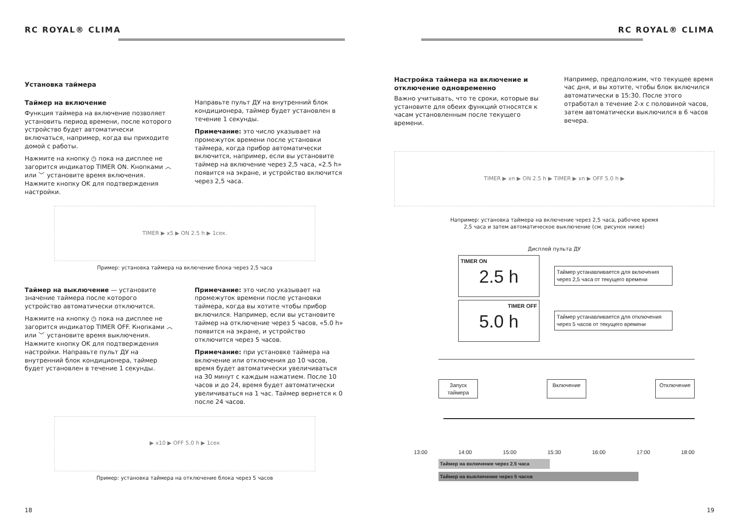RC ROYAL® CLIMA
Установка таймера
Таймер на включение
Функция таймера на включение позволяет установить период времени, после которого устройство будет автоматически включаться, например, когда вы приходите домой с работы.
Нажмите на кнопку ◷ пока на дисплее не загорится индикатор TIMER ON. Кнопками ︿ или ﹀ установите время включения. Нажмите кнопку OK для подтверждения настройки.
Направьте пульт ДУ на внутренний блок кондиционера, таймер будет установлен в течение 1 секунды.
Примечание: это число указывает на промежуток времени после установки таймера, когда прибор автоматически включится, например, если вы установите таймер на включение через 2,5 часа, «2.5 h» появится на экране, и устройство включится через 2,5 часа.
TIMER ▶ x5 ▶ ON 2.5 h ▶ 1сек.
Пример: установка таймера на включение блока через 2,5 часа
Таймер на выключение — установите значение таймера после которого устройство автоматически отключится.
Нажмите на кнопку ◷ пока на дисплее не загорится индикатор TIMER OFF. Кнопками ︿ или ﹀ установите время выключения. Нажмите кнопку OK для подтверждения настройки. Направьте пульт ДУ на внутренний блок кондиционера, таймер будет установлен в течение 1 секунды.
Примечание: это число указывает на промежуток времени после установки таймера, когда вы хотите чтобы прибор включился. Например, если вы установите таймер на отключение через 5 часов, «5.0 h» появится на экране, и устройство отключится через 5 часов.
Примечание: при установке таймера на включение или отключения до 10 часов, время будет автоматически увеличиваться на 30 минут с каждым нажатием. После 10 часов и до 24, время будет автоматически увеличиваться на 1 час. Таймер вернется к 0 после 24 часов.
▶ x10 ▶ OFF 5.0 h ▶ 1сек
Пример: установка таймера на отключение блока через 5 часов
18
RC ROYAL® CLIMA
Настройка таймера на включение и отключение одновременно
Важно учитывать, что те сроки, которые вы установите для обеих функций относятся к часам установленным после текущего времени.
Например, предположим, что текущее время час дня, и вы хотите, чтобы блок включился автоматически в 15:30. После этого отработал в течение 2-х с половиной часов, затем автоматически выключился в 6 часов вечера.
TIMER ▶ xn ▶ ON 2.5 h ▶ TIMER ▶ xn ▶ OFF 5.0 h ▶
Например: установка таймера на включение через 2,5 часа, рабочее время
2,5 часа и затем автоматическое выключение (см. рисунок ниже)
Дисплей пульта ДУ
TIMER ON
2.5 h
Таймер устанавливается для включения через 2,5 часа от текущего времени
TIMER OFF
5.0 h
Таймер устанавливается для отключения через 5 часов от текущего времени
Запуск таймера
Включение Отключение
13:00 14:00 15:00 15:30 16:00 17:00 18:00
Таймер на включение через 2.5 часа
Таймер на выключение через 5 часов
19